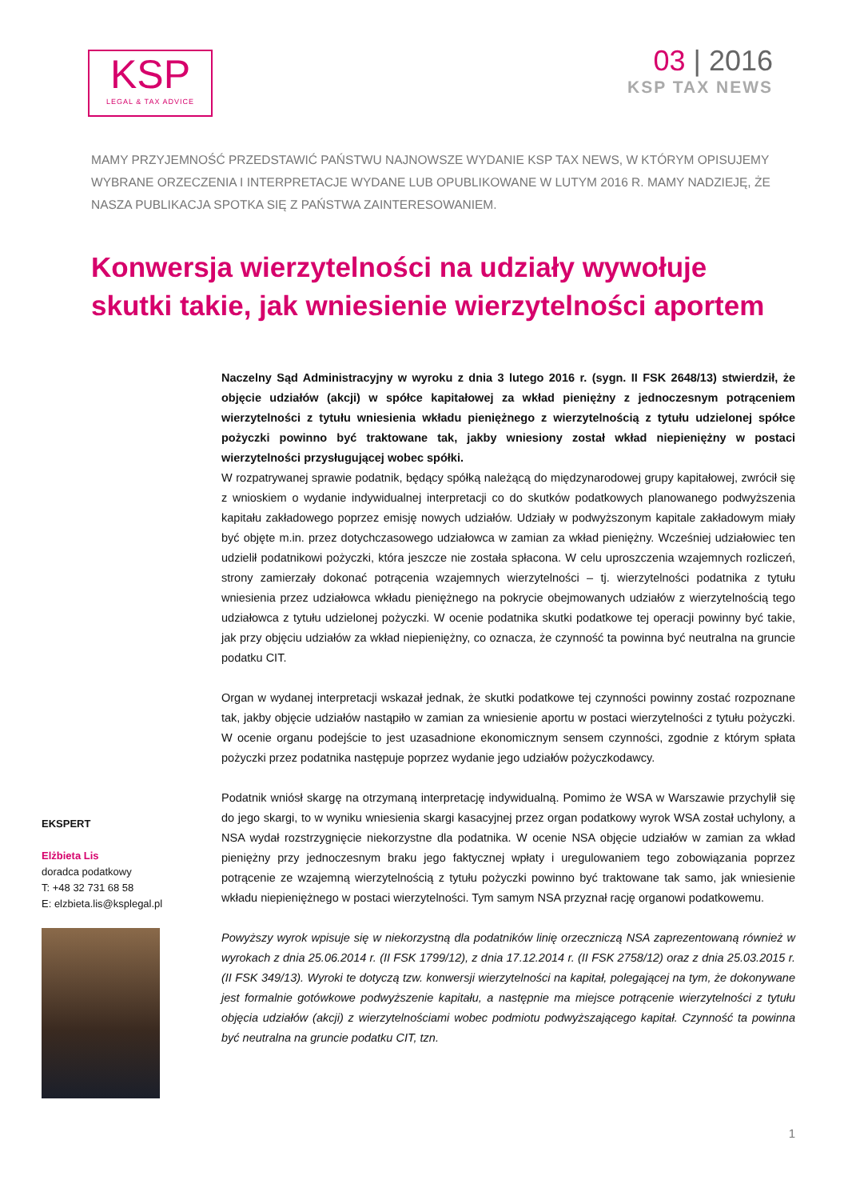KSP
LEGAL & TAX ADVICE
03 | 2016
KSP TAX NEWS
MAMY PRZYJEMNOŚĆ PRZEDSTAWIĆ PAŃSTWU NAJNOWSZE WYDANIE KSP TAX NEWS, W KTÓRYM OPISUJEMY WYBRANE ORZECZENIA I INTERPRETACJE WYDANE LUB OPUBLIKOWANE W LUTYM 2016 R. MAMY NADZIEJĘ, ŻE NASZA PUBLIKACJA SPOTKA SIĘ Z PAŃSTWA ZAINTERESOWANIEM.
Konwersja wierzytelności na udziały wywołuje skutki takie, jak wniesienie wierzytelności aportem
Naczelny Sąd Administracyjny w wyroku z dnia 3 lutego 2016 r. (sygn. II FSK 2648/13) stwierdził, że objęcie udziałów (akcji) w spółce kapitałowej za wkład pieniężny z jednoczesnym potrąceniem wierzytelności z tytułu wniesienia wkładu pieniężnego z wierzytelnością z tytułu udzielonej spółce pożyczki powinno być traktowane tak, jakby wniesiony został wkład niepieniężny w postaci wierzytelności przysługującej wobec spółki.
W rozpatrywanej sprawie podatnik, będący spółką należącą do międzynarodowej grupy kapitałowej, zwrócił się z wnioskiem o wydanie indywidualnej interpretacji co do skutków podatkowych planowanego podwyższenia kapitału zakładowego poprzez emisję nowych udziałów. Udziały w podwyższonym kapitale zakładowym miały być objęte m.in. przez dotychczasowego udziałowca w zamian za wkład pieniężny. Wcześniej udziałowiec ten udzielił podatnikowi pożyczki, która jeszcze nie została spłacona. W celu uproszczenia wzajemnych rozliczeń, strony zamierzały dokonać potrącenia wzajemnych wierzytelności – tj. wierzytelności podatnika z tytułu wniesienia przez udziałowca wkładu pieniężnego na pokrycie obejmowanych udziałów z wierzytelnością tego udziałowca z tytułu udzielonej pożyczki. W ocenie podatnika skutki podatkowe tej operacji powinny być takie, jak przy objęciu udziałów za wkład niepieniężny, co oznacza, że czynność ta powinna być neutralna na gruncie podatku CIT.
Organ w wydanej interpretacji wskazał jednak, że skutki podatkowe tej czynności powinny zostać rozpoznane tak, jakby objęcie udziałów nastąpiło w zamian za wniesienie aportu w postaci wierzytelności z tytułu pożyczki. W ocenie organu podejście to jest uzasadnione ekonomicznym sensem czynności, zgodnie z którym spłata pożyczki przez podatnika następuje poprzez wydanie jego udziałów pożyczkodawcy.
Podatnik wniósł skargę na otrzymaną interpretację indywidualną. Pomimo że WSA w Warszawie przychylił się do jego skargi, to w wyniku wniesienia skargi kasacyjnej przez organ podatkowy wyrok WSA został uchylony, a NSA wydał rozstrzygnięcie niekorzystne dla podatnika. W ocenie NSA objęcie udziałów w zamian za wkład pieniężny przy jednoczesnym braku jego faktycznej wpłaty i uregulowaniem tego zobowiązania poprzez potrącenie ze wzajemną wierzytelnością z tytułu pożyczki powinno być traktowane tak samo, jak wniesienie wkładu niepieniężnego w postaci wierzytelności. Tym samym NSA przyznał rację organowi podatkowemu.
Powyższy wyrok wpisuje się w niekorzystną dla podatników linię orzeczniczą NSA zaprezentowaną również w wyrokach z dnia 25.06.2014 r. (II FSK 1799/12), z dnia 17.12.2014 r. (II FSK 2758/12) oraz z dnia 25.03.2015 r. (II FSK 349/13). Wyroki te dotyczą tzw. konwersji wierzytelności na kapitał, polegającej na tym, że dokonywane jest formalnie gotówkowe podwyższenie kapitału, a następnie ma miejsce potrącenie wierzytelności z tytułu objęcia udziałów (akcji) z wierzytelnościami wobec podmiotu podwyższającego kapitał. Czynność ta powinna być neutralna na gruncie podatku CIT, tzn.
EKSPERT
Elżbieta Lis
doradca podatkowy
T: +48 32 731 68 58
E: elzbieta.lis@ksplegal.pl
1